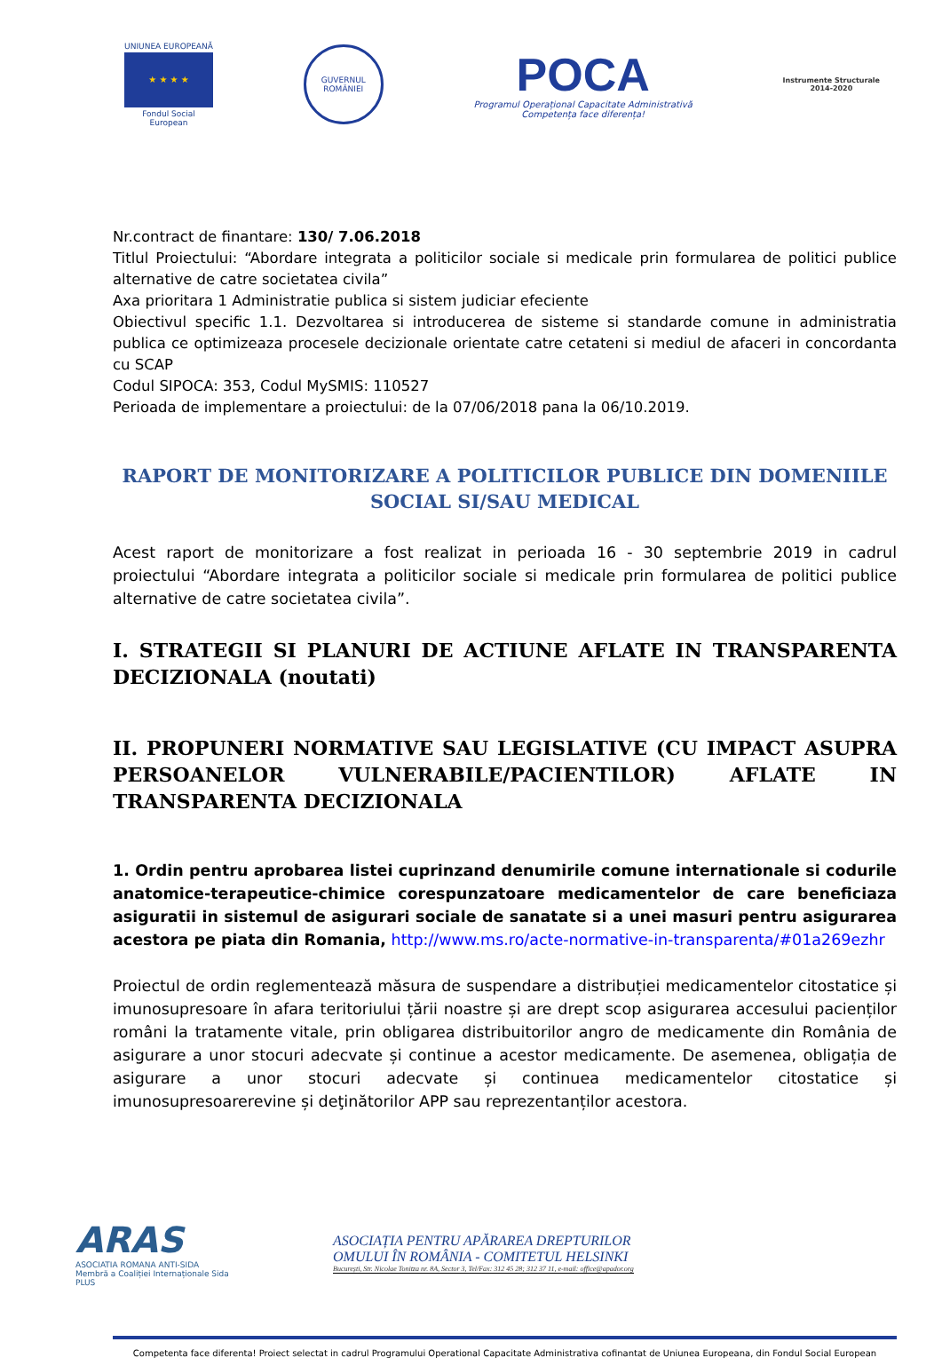UNIUNEA EUROPEANĂ
★ ★ ★ ★
Fondul Social European
GUVERNUL
ROMÂNIEI
POCA
Programul Operațional Capacitate Administrativă
Competența face diferența!
Instrumente Structurale
2014-2020
Nr.contract de finantare: 130/ 7.06.2018
Titlul Proiectului: “Abordare integrata a politicilor sociale si medicale prin formularea de politici publice alternative de catre societatea civila”
Axa prioritara 1 Administratie publica si sistem judiciar efeciente
Obiectivul specific 1.1. Dezvoltarea si introducerea de sisteme si standarde comune in administratia publica ce optimizeaza procesele decizionale orientate catre cetateni si mediul de afaceri in concordanta cu SCAP
Codul SIPOCA: 353, Codul MySMIS: 110527
Perioada de implementare a proiectului: de la 07/06/2018 pana la 06/10.2019.
RAPORT DE MONITORIZARE A POLITICILOR PUBLICE DIN DOMENIILE SOCIAL SI/SAU MEDICAL
Acest raport de monitorizare a fost realizat in perioada 16 - 30 septembrie 2019 in cadrul proiectului “Abordare integrata a politicilor sociale si medicale prin formularea de politici publice alternative de catre societatea civila”.
I. STRATEGII SI PLANURI DE ACTIUNE AFLATE IN TRANSPARENTA DECIZIONALA (noutati)
II. PROPUNERI NORMATIVE SAU LEGISLATIVE (CU IMPACT ASUPRA PERSOANELOR VULNERABILE/PACIENTILOR) AFLATE IN TRANSPARENTA DECIZIONALA
1. Ordin pentru aprobarea listei cuprinzand denumirile comune internationale si codurile anatomice-terapeutice-chimice corespunzatoare medicamentelor de care beneficiaza asiguratii in sistemul de asigurari sociale de sanatate si a unei masuri pentru asigurarea acestora pe piata din Romania, http://www.ms.ro/acte-normative-in-transparenta/#01a269ezhr
Proiectul de ordin reglementează măsura de suspendare a distribuției medicamentelor citostatice și imunosupresoare în afara teritoriului țării noastre și are drept scop asigurarea accesului pacienților români la tratamente vitale, prin obligarea distribuitorilor angro de medicamente din România de asigurare a unor stocuri adecvate și continue a acestor medicamente. De asemenea, obligația de asigurare a unor stocuri adecvate și continuea medicamentelor citostatice și imunosupresoarerevine și deţinătorilor APP sau reprezentanților acestora.
ARAS
ASOCIATIA ROMANA ANTI-SIDA
Membră a Coaliției Internaționale Sida PLUS
ASOCIAȚIA PENTRU APĂRAREA DREPTURILOR
OMULUI ÎN ROMÂNIA - COMITETUL HELSINKI
București, Str. Nicolae Tonitza nr. 8A, Sector 3, Tel/Fax: 312 45 28; 312 37 11, e-mail: office@apador.org
Competenta face diferenta! Proiect selectat in cadrul Programului Operational Capacitate Administrativa cofinantat de Uniunea Europeana, din Fondul Social European